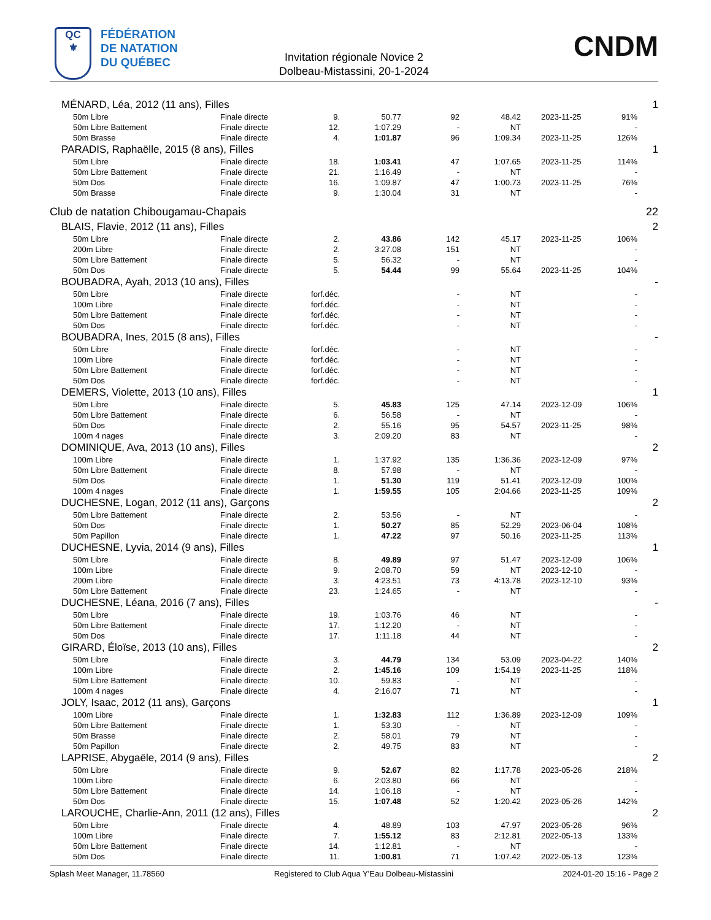QC
⚜
FÉDÉRATION
DE NATATION
DU QUÉBEC
Invitation régionale Novice 2
Dolbeau-Mistassini, 20-1-2024
CNDM
| MÉNARD, Léa, 2012 (11 ans), Filles | | | | | | | | 1 |
| 50m Libre | Finale directe | 9. | 50.77 | 92 | 48.42 | 2023-11-25 | 91% | |
| 50m Libre Battement | Finale directe | 12. | 1:07.29 | - | NT | | - | |
| 50m Brasse | Finale directe | 4. | 1:01.87 | 96 | 1:09.34 | 2023-11-25 | 126% | |
| PARADIS, Raphaëlle, 2015 (8 ans), Filles | | | | | | | | 1 |
| 50m Libre | Finale directe | 18. | 1:03.41 | 47 | 1:07.65 | 2023-11-25 | 114% | |
| 50m Libre Battement | Finale directe | 21. | 1:16.49 | - | NT | | - | |
| 50m Dos | Finale directe | 16. | 1:09.87 | 47 | 1:00.73 | 2023-11-25 | 76% | |
| 50m Brasse | Finale directe | 9. | 1:30.04 | 31 | NT | | - | |
| Club de natation Chibougamau-Chapais | | | | | | | | 22 |
| BLAIS, Flavie, 2012 (11 ans), Filles | | | | | | | | 2 |
| 50m Libre | Finale directe | 2. | 43.86 | 142 | 45.17 | 2023-11-25 | 106% | |
| 200m Libre | Finale directe | 2. | 3:27.08 | 151 | NT | | - | |
| 50m Libre Battement | Finale directe | 5. | 56.32 | - | NT | | - | |
| 50m Dos | Finale directe | 5. | 54.44 | 99 | 55.64 | 2023-11-25 | 104% | |
| BOUBADRA, Ayah, 2013 (10 ans), Filles | | | | | | | | - |
| 50m Libre | Finale directe | forf.déc. | | - | NT | | - | |
| 100m Libre | Finale directe | forf.déc. | | - | NT | | - | |
| 50m Libre Battement | Finale directe | forf.déc. | | - | NT | | - | |
| 50m Dos | Finale directe | forf.déc. | | - | NT | | - | |
| BOUBADRA, Ines, 2015 (8 ans), Filles | | | | | | | | - |
| 50m Libre | Finale directe | forf.déc. | | - | NT | | - | |
| 100m Libre | Finale directe | forf.déc. | | - | NT | | - | |
| 50m Libre Battement | Finale directe | forf.déc. | | - | NT | | - | |
| 50m Dos | Finale directe | forf.déc. | | - | NT | | - | |
| DEMERS, Violette, 2013 (10 ans), Filles | | | | | | | | 1 |
| 50m Libre | Finale directe | 5. | 45.83 | 125 | 47.14 | 2023-12-09 | 106% | |
| 50m Libre Battement | Finale directe | 6. | 56.58 | - | NT | | - | |
| 50m Dos | Finale directe | 2. | 55.16 | 95 | 54.57 | 2023-11-25 | 98% | |
| 100m 4 nages | Finale directe | 3. | 2:09.20 | 83 | NT | | - | |
| DOMINIQUE, Ava, 2013 (10 ans), Filles | | | | | | | | 2 |
| 100m Libre | Finale directe | 1. | 1:37.92 | 135 | 1:36.36 | 2023-12-09 | 97% | |
| 50m Libre Battement | Finale directe | 8. | 57.98 | - | NT | | - | |
| 50m Dos | Finale directe | 1. | 51.30 | 119 | 51.41 | 2023-12-09 | 100% | |
| 100m 4 nages | Finale directe | 1. | 1:59.55 | 105 | 2:04.66 | 2023-11-25 | 109% | |
| DUCHESNE, Logan, 2012 (11 ans), Garçons | | | | | | | | 2 |
| 50m Libre Battement | Finale directe | 2. | 53.56 | - | NT | | - | |
| 50m Dos | Finale directe | 1. | 50.27 | 85 | 52.29 | 2023-06-04 | 108% | |
| 50m Papillon | Finale directe | 1. | 47.22 | 97 | 50.16 | 2023-11-25 | 113% | |
| DUCHESNE, Lyvia, 2014 (9 ans), Filles | | | | | | | | 1 |
| 50m Libre | Finale directe | 8. | 49.89 | 97 | 51.47 | 2023-12-09 | 106% | |
| 100m Libre | Finale directe | 9. | 2:08.70 | 59 | NT | 2023-12-10 | - | |
| 200m Libre | Finale directe | 3. | 4:23.51 | 73 | 4:13.78 | 2023-12-10 | 93% | |
| 50m Libre Battement | Finale directe | 23. | 1:24.65 | - | NT | | - | |
| DUCHESNE, Léana, 2016 (7 ans), Filles | | | | | | | | - |
| 50m Libre | Finale directe | 19. | 1:03.76 | 46 | NT | | - | |
| 50m Libre Battement | Finale directe | 17. | 1:12.20 | - | NT | | - | |
| 50m Dos | Finale directe | 17. | 1:11.18 | 44 | NT | | - | |
| GIRARD, Éloïse, 2013 (10 ans), Filles | | | | | | | | 2 |
| 50m Libre | Finale directe | 3. | 44.79 | 134 | 53.09 | 2023-04-22 | 140% | |
| 100m Libre | Finale directe | 2. | 1:45.16 | 109 | 1:54.19 | 2023-11-25 | 118% | |
| 50m Libre Battement | Finale directe | 10. | 59.83 | - | NT | | - | |
| 100m 4 nages | Finale directe | 4. | 2:16.07 | 71 | NT | | - | |
| JOLY, Isaac, 2012 (11 ans), Garçons | | | | | | | | 1 |
| 100m Libre | Finale directe | 1. | 1:32.83 | 112 | 1:36.89 | 2023-12-09 | 109% | |
| 50m Libre Battement | Finale directe | 1. | 53.30 | - | NT | | - | |
| 50m Brasse | Finale directe | 2. | 58.01 | 79 | NT | | - | |
| 50m Papillon | Finale directe | 2. | 49.75 | 83 | NT | | - | |
| LAPRISE, Abygaële, 2014 (9 ans), Filles | | | | | | | | 2 |
| 50m Libre | Finale directe | 9. | 52.67 | 82 | 1:17.78 | 2023-05-26 | 218% | |
| 100m Libre | Finale directe | 6. | 2:03.80 | 66 | NT | | - | |
| 50m Libre Battement | Finale directe | 14. | 1:06.18 | - | NT | | - | |
| 50m Dos | Finale directe | 15. | 1:07.48 | 52 | 1:20.42 | 2023-05-26 | 142% | |
| LAROUCHE, Charlie-Ann, 2011 (12 ans), Filles | | | | | | | | 2 |
| 50m Libre | Finale directe | 4. | 48.89 | 103 | 47.97 | 2023-05-26 | 96% | |
| 100m Libre | Finale directe | 7. | 1:55.12 | 83 | 2:12.81 | 2022-05-13 | 133% | |
| 50m Libre Battement | Finale directe | 14. | 1:12.81 | - | NT | | - | |
| 50m Dos | Finale directe | 11. | 1:00.81 | 71 | 1:07.42 | 2022-05-13 | 123% | |
Splash Meet Manager, 11.78560 Registered to Club Aqua Y'Eau Dolbeau-Mistassini 2024-01-20 15:16 - Page 2